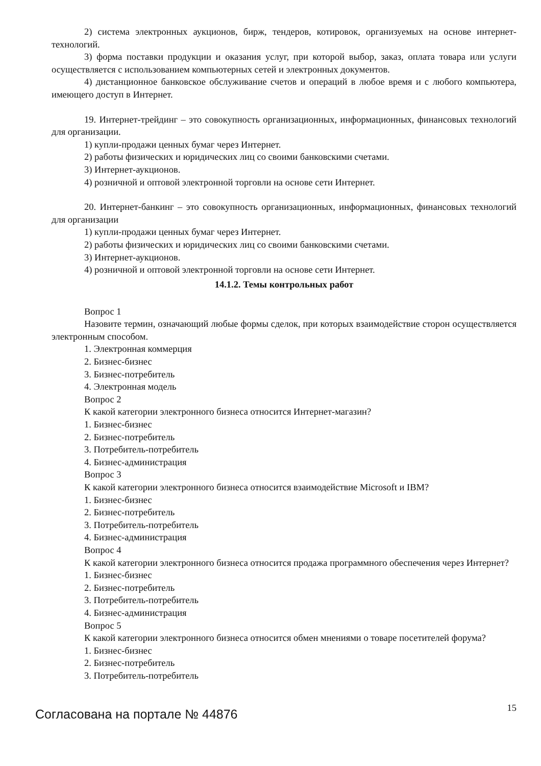2) система электронных аукционов, бирж, тендеров, котировок, организуемых на основе интернет-технологий.
3) форма поставки продукции и оказания услуг, при которой выбор, заказ, оплата товара или услуги осуществляется с использованием компьютерных сетей и электронных документов.
4) дистанционное банковское обслуживание счетов и операций в любое время и с любого компьютера, имеющего доступ в Интернет.
19. Интернет-трейдинг – это совокупность организационных, информационных, финансовых технологий для организации.
1) купли-продажи ценных бумаг через Интернет.
2) работы физических и юридических лиц со своими банковскими счетами.
3) Интернет-аукционов.
4) розничной и оптовой электронной торговли на основе сети Интернет.
20. Интернет-банкинг – это совокупность организационных, информационных, финансовых технологий для организации
1) купли-продажи ценных бумаг через Интернет.
2) работы физических и юридических лиц со своими банковскими счетами.
3) Интернет-аукционов.
4) розничной и оптовой электронной торговли на основе сети Интернет.
14.1.2. Темы контрольных работ
Вопрос 1
Назовите термин, означающий любые формы сделок, при которых взаимодействие сторон осуществляется электронным способом.
1. Электронная коммерция
2. Бизнес-бизнес
3. Бизнес-потребитель
4. Электронная модель
Вопрос 2
К какой категории электронного бизнеса относится Интернет-магазин?
1. Бизнес-бизнес
2. Бизнес-потребитель
3. Потребитель-потребитель
4. Бизнес-администрация
Вопрос 3
К какой категории электронного бизнеса относится взаимодействие Microsoft и IBM?
1. Бизнес-бизнес
2. Бизнес-потребитель
3. Потребитель-потребитель
4. Бизнес-администрация
Вопрос 4
К какой категории электронного бизнеса относится продажа программного обеспечения через Интернет?
1. Бизнес-бизнес
2. Бизнес-потребитель
3. Потребитель-потребитель
4. Бизнес-администрация
Вопрос 5
К какой категории электронного бизнеса относится обмен мнениями о товаре посетителей форума?
1. Бизнес-бизнес
2. Бизнес-потребитель
3. Потребитель-потребитель
Согласована на портале № 44876
15